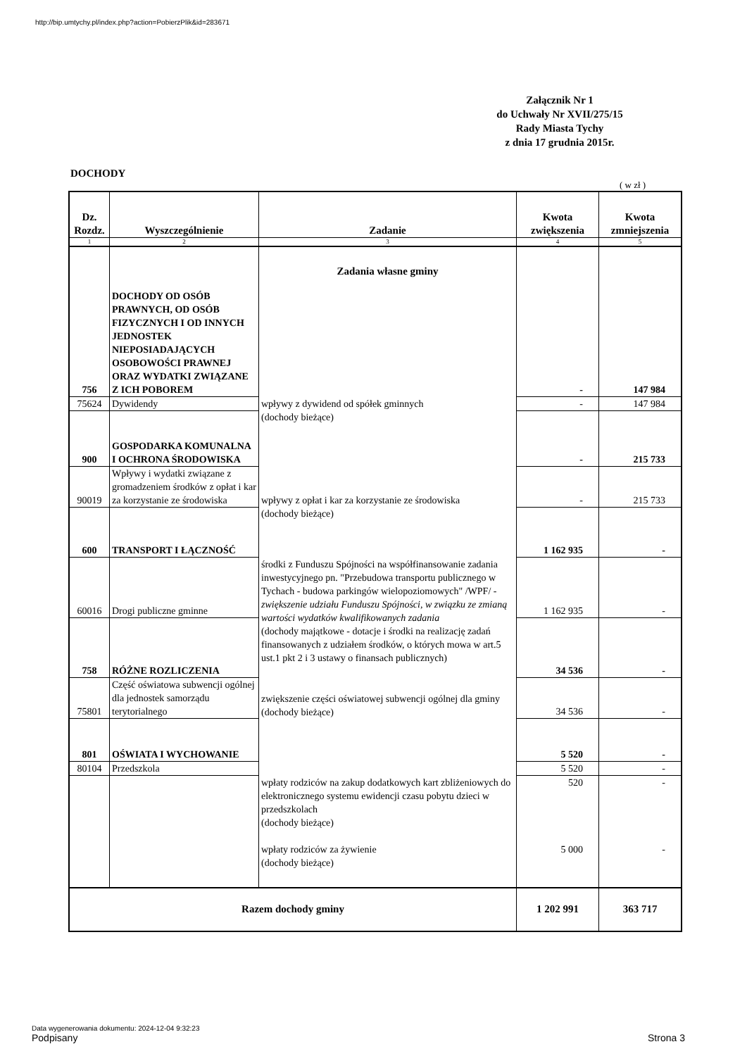http://bip.umtychy.pl/index.php?action=PobierzPlik&id=283671
Załącznik Nr 1
do Uchwały Nr XVII/275/15
Rady Miasta Tychy
z dnia 17 grudnia 2015r.
DOCHODY
( w zł )
| Dz. Rozdz. | Wyszczególnienie | Zadanie | Kwota zwiększenia | Kwota zmniejszenia |
| --- | --- | --- | --- | --- |
| 1 | 2 | 3 | 4 | 5 |
| 756 | DOCHODY OD OSÓB PRAWNYCH, OD OSÓB FIZYCZNYCH I OD INNYCH JEDNOSTEK NIEPOSIADAJĄCYCH OSOBOWOŚCI PRAWNEJ ORAZ WYDATKI ZWIĄZANE Z ICH POBOREM | Zadania własne gminy | - | 147 984 |
| 75624 | Dywidendy | wpływy z dywidend od spółek gminnych (dochody bieżące) | - | 147 984 |
| 900 | GOSPODARKA KOMUNALNA I OCHRONA ŚRODOWISKA | | - | 215 733 |
| 90019 | Wpływy i wydatki związane z gromadzeniem środków z opłat i kar za korzystanie ze środowiska | wpływy z opłat i kar za korzystanie ze środowiska (dochody bieżące) | - | 215 733 |
| 600 | TRANSPORT I ŁĄCZNOŚĆ | | 1 162 935 | - |
| 60016 | Drogi publiczne gminne | środki z Funduszu Spójności na współfinansowanie zadania inwestycyjnego pn. "Przebudowa transportu publicznego w Tychach - budowa parkingów wielopoziomowych" /WPF/ - zwiększenie udziału Funduszu Spójności, w związku ze zmianą wartości wydatków kwalifikowanych zadania (dochody majątkowe - dotacje i środki na realizację zadań finansowanych z udziałem środków, o których mowa w art.5 ust.1 pkt 2 i 3 ustawy o finansach publicznych) | 1 162 935 | - |
| 758 | RÓŻNE ROZLICZENIA | | 34 536 | - |
| 75801 | Część oświatowa subwencji ogólnej dla jednostek samorządu terytorialnego | zwiększenie części oświatowej subwencji ogólnej dla gminy (dochody bieżące) | 34 536 | - |
| 801 | OŚWIATA I WYCHOWANIE | | 5 520 | - |
| 80104 | Przedszkola | | 5 520 | - |
| | | wpłaty rodziców na zakup dodatkowych kart zbliżeniowych do elektronicznego systemu ewidencji czasu pobytu dzieci w przedszkolach (dochody bieżące) wpłaty rodziców za żywienie (dochody bieżące) | 520 5 000 | - - |
| Razem dochody gminy | | | 1 202 991 | 363 717 |
Data wygenerowania dokumentu: 2024-12-04 9:32:23
Podpisany Strona 3